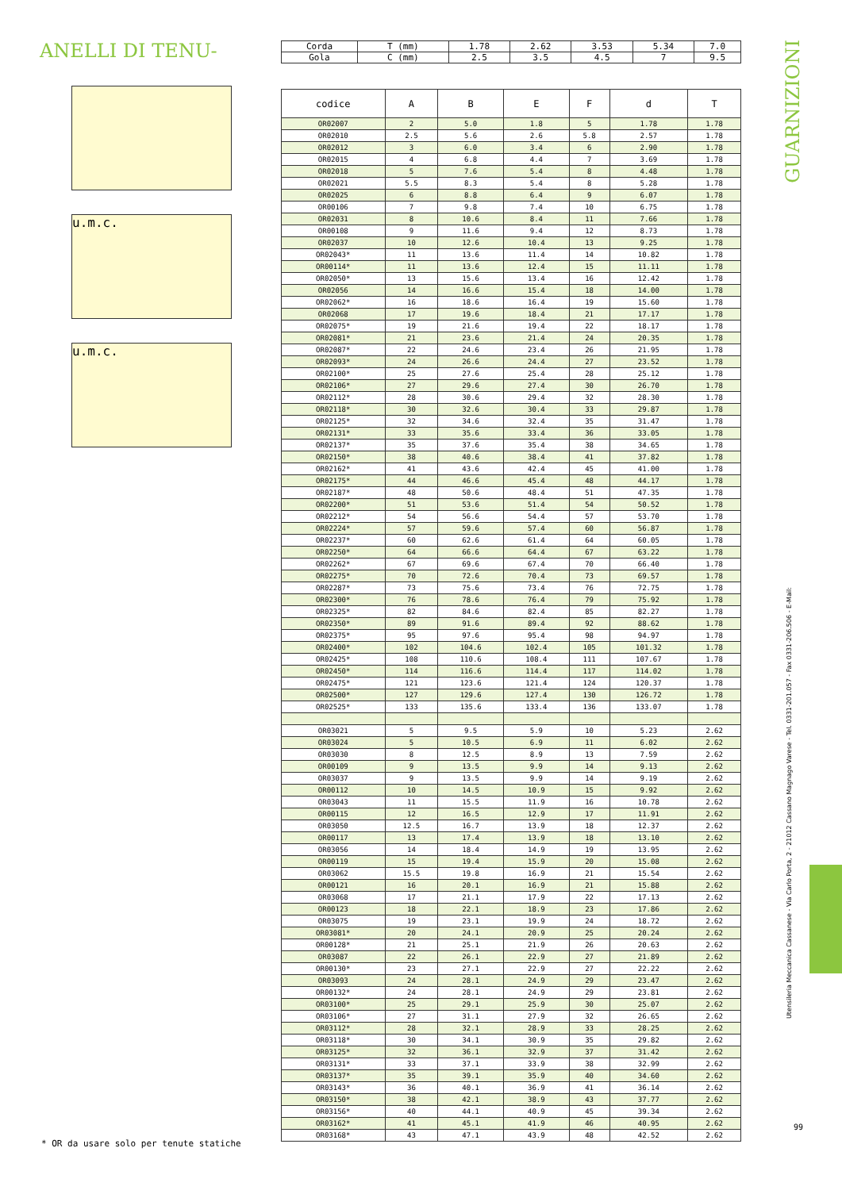ANELLI DI TENU-
u.m.c.
u.m.c.
| Corda | T (mm) | 1.78 | 2.62 | 3.53 | 5.34 | 7.0 |
| Gola | C (mm) | 2.5 | 3.5 | 4.5 | 7 | 9.5 |
| codice | A | B | E | F | d | T |
| --- | --- | --- | --- | --- | --- | --- |
| OR02007 | 2 | 5.0 | 1.8 | 5 | 1.78 | 1.78 |
| OR02010 | 2.5 | 5.6 | 2.6 | 5.8 | 2.57 | 1.78 |
| OR02012 | 3 | 6.0 | 3.4 | 6 | 2.90 | 1.78 |
| OR02015 | 4 | 6.8 | 4.4 | 7 | 3.69 | 1.78 |
| OR02018 | 5 | 7.6 | 5.4 | 8 | 4.48 | 1.78 |
| OR02021 | 5.5 | 8.3 | 5.4 | 8 | 5.28 | 1.78 |
| OR02025 | 6 | 8.8 | 6.4 | 9 | 6.07 | 1.78 |
| OR00106 | 7 | 9.8 | 7.4 | 10 | 6.75 | 1.78 |
| OR02031 | 8 | 10.6 | 8.4 | 11 | 7.66 | 1.78 |
| OR00108 | 9 | 11.6 | 9.4 | 12 | 8.73 | 1.78 |
| OR02037 | 10 | 12.6 | 10.4 | 13 | 9.25 | 1.78 |
| OR02043* | 11 | 13.6 | 11.4 | 14 | 10.82 | 1.78 |
| OR00114* | 11 | 13.6 | 12.4 | 15 | 11.11 | 1.78 |
| OR02050* | 13 | 15.6 | 13.4 | 16 | 12.42 | 1.78 |
| OR02056 | 14 | 16.6 | 15.4 | 18 | 14.00 | 1.78 |
| OR02062* | 16 | 18.6 | 16.4 | 19 | 15.60 | 1.78 |
| OR02068 | 17 | 19.6 | 18.4 | 21 | 17.17 | 1.78 |
| OR02075* | 19 | 21.6 | 19.4 | 22 | 18.17 | 1.78 |
| OR02081* | 21 | 23.6 | 21.4 | 24 | 20.35 | 1.78 |
| OR02087* | 22 | 24.6 | 23.4 | 26 | 21.95 | 1.78 |
| OR02093* | 24 | 26.6 | 24.4 | 27 | 23.52 | 1.78 |
| OR02100* | 25 | 27.6 | 25.4 | 28 | 25.12 | 1.78 |
| OR02106* | 27 | 29.6 | 27.4 | 30 | 26.70 | 1.78 |
| OR02112* | 28 | 30.6 | 29.4 | 32 | 28.30 | 1.78 |
| OR02118* | 30 | 32.6 | 30.4 | 33 | 29.87 | 1.78 |
| OR02125* | 32 | 34.6 | 32.4 | 35 | 31.47 | 1.78 |
| OR02131* | 33 | 35.6 | 33.4 | 36 | 33.05 | 1.78 |
| OR02137* | 35 | 37.6 | 35.4 | 38 | 34.65 | 1.78 |
| OR02150* | 38 | 40.6 | 38.4 | 41 | 37.82 | 1.78 |
| OR02162* | 41 | 43.6 | 42.4 | 45 | 41.00 | 1.78 |
| OR02175* | 44 | 46.6 | 45.4 | 48 | 44.17 | 1.78 |
| OR02187* | 48 | 50.6 | 48.4 | 51 | 47.35 | 1.78 |
| OR02200* | 51 | 53.6 | 51.4 | 54 | 50.52 | 1.78 |
| OR02212* | 54 | 56.6 | 54.4 | 57 | 53.70 | 1.78 |
| OR02224* | 57 | 59.6 | 57.4 | 60 | 56.87 | 1.78 |
| OR02237* | 60 | 62.6 | 61.4 | 64 | 60.05 | 1.78 |
| OR02250* | 64 | 66.6 | 64.4 | 67 | 63.22 | 1.78 |
| OR02262* | 67 | 69.6 | 67.4 | 70 | 66.40 | 1.78 |
| OR02275* | 70 | 72.6 | 70.4 | 73 | 69.57 | 1.78 |
| OR02287* | 73 | 75.6 | 73.4 | 76 | 72.75 | 1.78 |
| OR02300* | 76 | 78.6 | 76.4 | 79 | 75.92 | 1.78 |
| OR02325* | 82 | 84.6 | 82.4 | 85 | 82.27 | 1.78 |
| OR02350* | 89 | 91.6 | 89.4 | 92 | 88.62 | 1.78 |
| OR02375* | 95 | 97.6 | 95.4 | 98 | 94.97 | 1.78 |
| OR02400* | 102 | 104.6 | 102.4 | 105 | 101.32 | 1.78 |
| OR02425* | 108 | 110.6 | 108.4 | 111 | 107.67 | 1.78 |
| OR02450* | 114 | 116.6 | 114.4 | 117 | 114.02 | 1.78 |
| OR02475* | 121 | 123.6 | 121.4 | 124 | 120.37 | 1.78 |
| OR02500* | 127 | 129.6 | 127.4 | 130 | 126.72 | 1.78 |
| OR02525* | 133 | 135.6 | 133.4 | 136 | 133.07 | 1.78 |
| OR03021 | 5 | 9.5 | 5.9 | 10 | 5.23 | 2.62 |
| OR03024 | 5 | 10.5 | 6.9 | 11 | 6.02 | 2.62 |
| OR03030 | 8 | 12.5 | 8.9 | 13 | 7.59 | 2.62 |
| OR00109 | 9 | 13.5 | 9.9 | 14 | 9.13 | 2.62 |
| OR03037 | 9 | 13.5 | 9.9 | 14 | 9.19 | 2.62 |
| OR00112 | 10 | 14.5 | 10.9 | 15 | 9.92 | 2.62 |
| OR03043 | 11 | 15.5 | 11.9 | 16 | 10.78 | 2.62 |
| OR00115 | 12 | 16.5 | 12.9 | 17 | 11.91 | 2.62 |
| OR03050 | 12.5 | 16.7 | 13.9 | 18 | 12.37 | 2.62 |
| OR00117 | 13 | 17.4 | 13.9 | 18 | 13.10 | 2.62 |
| OR03056 | 14 | 18.4 | 14.9 | 19 | 13.95 | 2.62 |
| OR00119 | 15 | 19.4 | 15.9 | 20 | 15.08 | 2.62 |
| OR03062 | 15.5 | 19.8 | 16.9 | 21 | 15.54 | 2.62 |
| OR00121 | 16 | 20.1 | 16.9 | 21 | 15.88 | 2.62 |
| OR03068 | 17 | 21.1 | 17.9 | 22 | 17.13 | 2.62 |
| OR00123 | 18 | 22.1 | 18.9 | 23 | 17.86 | 2.62 |
| OR03075 | 19 | 23.1 | 19.9 | 24 | 18.72 | 2.62 |
| OR03081* | 20 | 24.1 | 20.9 | 25 | 20.24 | 2.62 |
| OR00128* | 21 | 25.1 | 21.9 | 26 | 20.63 | 2.62 |
| OR03087 | 22 | 26.1 | 22.9 | 27 | 21.89 | 2.62 |
| OR00130* | 23 | 27.1 | 22.9 | 27 | 22.22 | 2.62 |
| OR03093 | 24 | 28.1 | 24.9 | 29 | 23.47 | 2.62 |
| OR00132* | 24 | 28.1 | 24.9 | 29 | 23.81 | 2.62 |
| OR03100* | 25 | 29.1 | 25.9 | 30 | 25.07 | 2.62 |
| OR03106* | 27 | 31.1 | 27.9 | 32 | 26.65 | 2.62 |
| OR03112* | 28 | 32.1 | 28.9 | 33 | 28.25 | 2.62 |
| OR03118* | 30 | 34.1 | 30.9 | 35 | 29.82 | 2.62 |
| OR03125* | 32 | 36.1 | 32.9 | 37 | 31.42 | 2.62 |
| OR03131* | 33 | 37.1 | 33.9 | 38 | 32.99 | 2.62 |
| OR03137* | 35 | 39.1 | 35.9 | 40 | 34.60 | 2.62 |
| OR03143* | 36 | 40.1 | 36.9 | 41 | 36.14 | 2.62 |
| OR03150* | 38 | 42.1 | 38.9 | 43 | 37.77 | 2.62 |
| OR03156* | 40 | 44.1 | 40.9 | 45 | 39.34 | 2.62 |
| OR03162* | 41 | 45.1 | 41.9 | 46 | 40.95 | 2.62 |
| OR03168* | 43 | 47.1 | 43.9 | 48 | 42.52 | 2.62 |
* OR da usare solo per tenute statiche
GUARNIZIONI
Utensileria Meccanica Cassanese - Via Carlo Porta, 2 - 21012 Cassano Magnago Varese - Tel. 0331-201.057 - Fax 0331-206.506 - E-Mail:
99